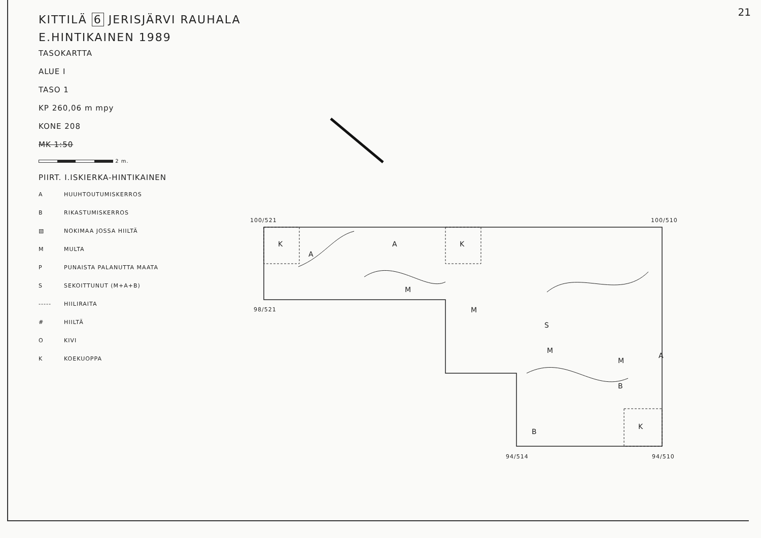21
KITTILÄ 6 JERISJÄRVI RAUHALA
E.HINTIKAINEN 1989
TASOKARTTA
ALUE I
TASO 1
KP 260,06 m mpy
KONE 208
MK 1:50
2 m.
PIIRT. I.ISKIERKA-HINTIKAINEN
A HUUHTOUTUMISKERROS
B RIKASTUMISKERROS
▧ NOKIMAA JOSSA HIILTÄ
M MULTA
P PUNAISTA PALANUTTA MAATA
S SEKOITTUNUT (M+A+B)
----- HIILIRAITA
# HIILTÄ
O KIVI
K KOEKUOPPA
100/521 100/510
98/521
94/514 94/510
K
K
K
A
A
M
M
S
M
M
B
B
A